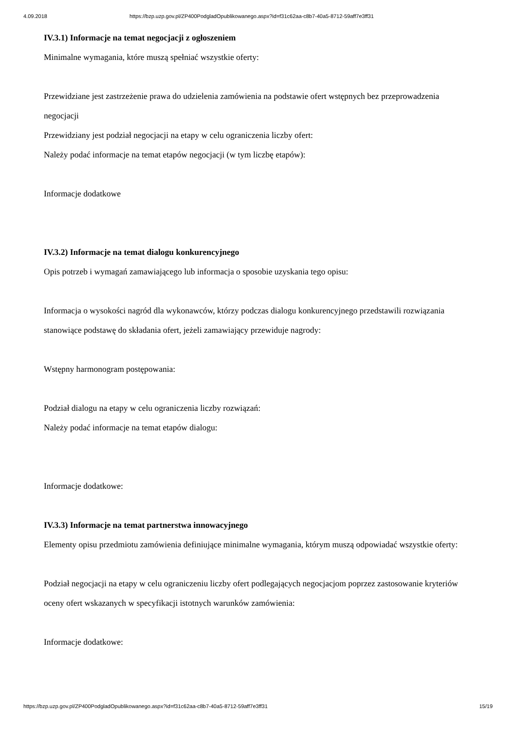4.09.2018 https://bzp.uzp.gov.pl/ZP400PodgladOpublikowanego.aspx?id=f31c62aa-c8b7-40a5-8712-59aff7e3ff31
IV.3.1) Informacje na temat negocjacji z ogłoszeniem
Minimalne wymagania, które muszą spełniać wszystkie oferty:
Przewidziane jest zastrzeżenie prawa do udzielenia zamówienia na podstawie ofert wstępnych bez przeprowadzenia negocjacji
Przewidziany jest podział negocjacji na etapy w celu ograniczenia liczby ofert:
Należy podać informacje na temat etapów negocjacji (w tym liczbę etapów):
Informacje dodatkowe
IV.3.2) Informacje na temat dialogu konkurencyjnego
Opis potrzeb i wymagań zamawiającego lub informacja o sposobie uzyskania tego opisu:
Informacja o wysokości nagród dla wykonawców, którzy podczas dialogu konkurencyjnego przedstawili rozwiązania stanowiące podstawę do składania ofert, jeżeli zamawiający przewiduje nagrody:
Wstępny harmonogram postępowania:
Podział dialogu na etapy w celu ograniczenia liczby rozwiązań:
Należy podać informacje na temat etapów dialogu:
Informacje dodatkowe:
IV.3.3) Informacje na temat partnerstwa innowacyjnego
Elementy opisu przedmiotu zamówienia definiujące minimalne wymagania, którym muszą odpowiadać wszystkie oferty:
Podział negocjacji na etapy w celu ograniczeniu liczby ofert podlegających negocjacjom poprzez zastosowanie kryteriów oceny ofert wskazanych w specyfikacji istotnych warunków zamówienia:
Informacje dodatkowe:
https://bzp.uzp.gov.pl/ZP400PodgladOpublikowanego.aspx?id=f31c62aa-c8b7-40a5-8712-59aff7e3ff31 15/19